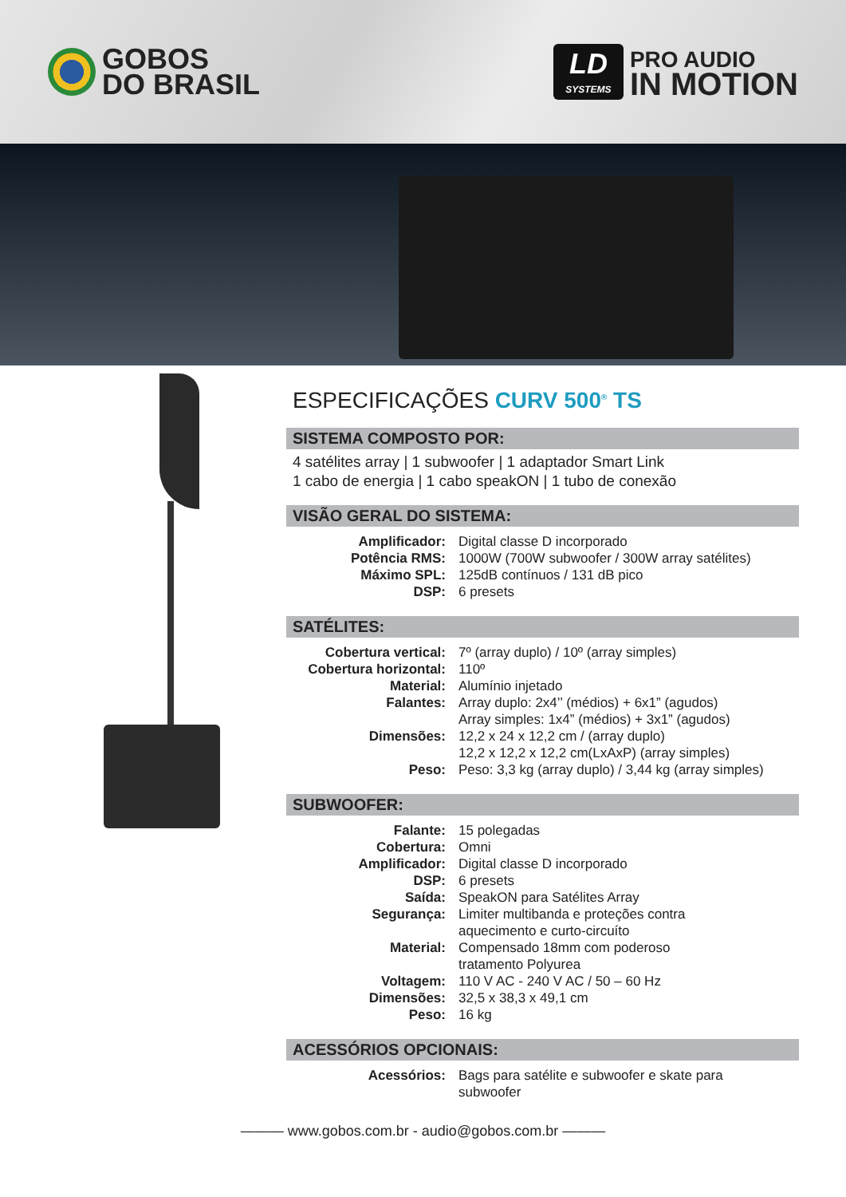GOBOS
DO BRASIL
LD
SYSTEMS
PRO AUDIO
IN MOTION
ESPECIFICAÇÕES CURV 500<sup>®</sup> TS
SISTEMA COMPOSTO POR:
4 satélites array | 1 subwoofer | 1 adaptador Smart Link
1 cabo de energia | 1 cabo speakON | 1 tubo de conexão
VISÃO GERAL DO SISTEMA:
| Amplificador: | Digital classe D incorporado |
| Potência RMS: | 1000W (700W subwoofer / 300W array satélites) |
| Máximo SPL: | 125dB contínuos / 131 dB pico |
| DSP: | 6 presets |
SATÉLITES:
| Cobertura vertical: | 7º (array duplo) / 10º (array simples) |
| Cobertura horizontal: | 110º |
| Material: | Alumínio injetado |
| Falantes: | Array duplo: 2x4’’ (médios) + 6x1” (agudos) Array simples: 1x4” (médios) + 3x1” (agudos) |
| Dimensões: | 12,2 x 24 x 12,2 cm / (array duplo) 12,2 x 12,2 x 12,2 cm(LxAxP) (array simples) |
| Peso: | Peso: 3,3 kg (array duplo) / 3,44 kg (array simples) |
SUBWOOFER:
| Falante: | 15 polegadas |
| Cobertura: | Omni |
| Amplificador: | Digital classe D incorporado |
| DSP: | 6 presets |
| Saída: | SpeakON para Satélites Array |
| Segurança: | Limiter multibanda e proteções contra aquecimento e curto-circuíto |
| Material: | Compensado 18mm com poderoso tratamento Polyurea |
| Voltagem: | 110 V AC - 240 V AC / 50 – 60 Hz |
| Dimensões: | 32,5 x 38,3 x 49,1 cm |
| Peso: | 16 kg |
ACESSÓRIOS OPCIONAIS:
| Acessórios: | Bags para satélite e subwoofer e skate para subwoofer |
——— www.gobos.com.br - audio@gobos.com.br ———